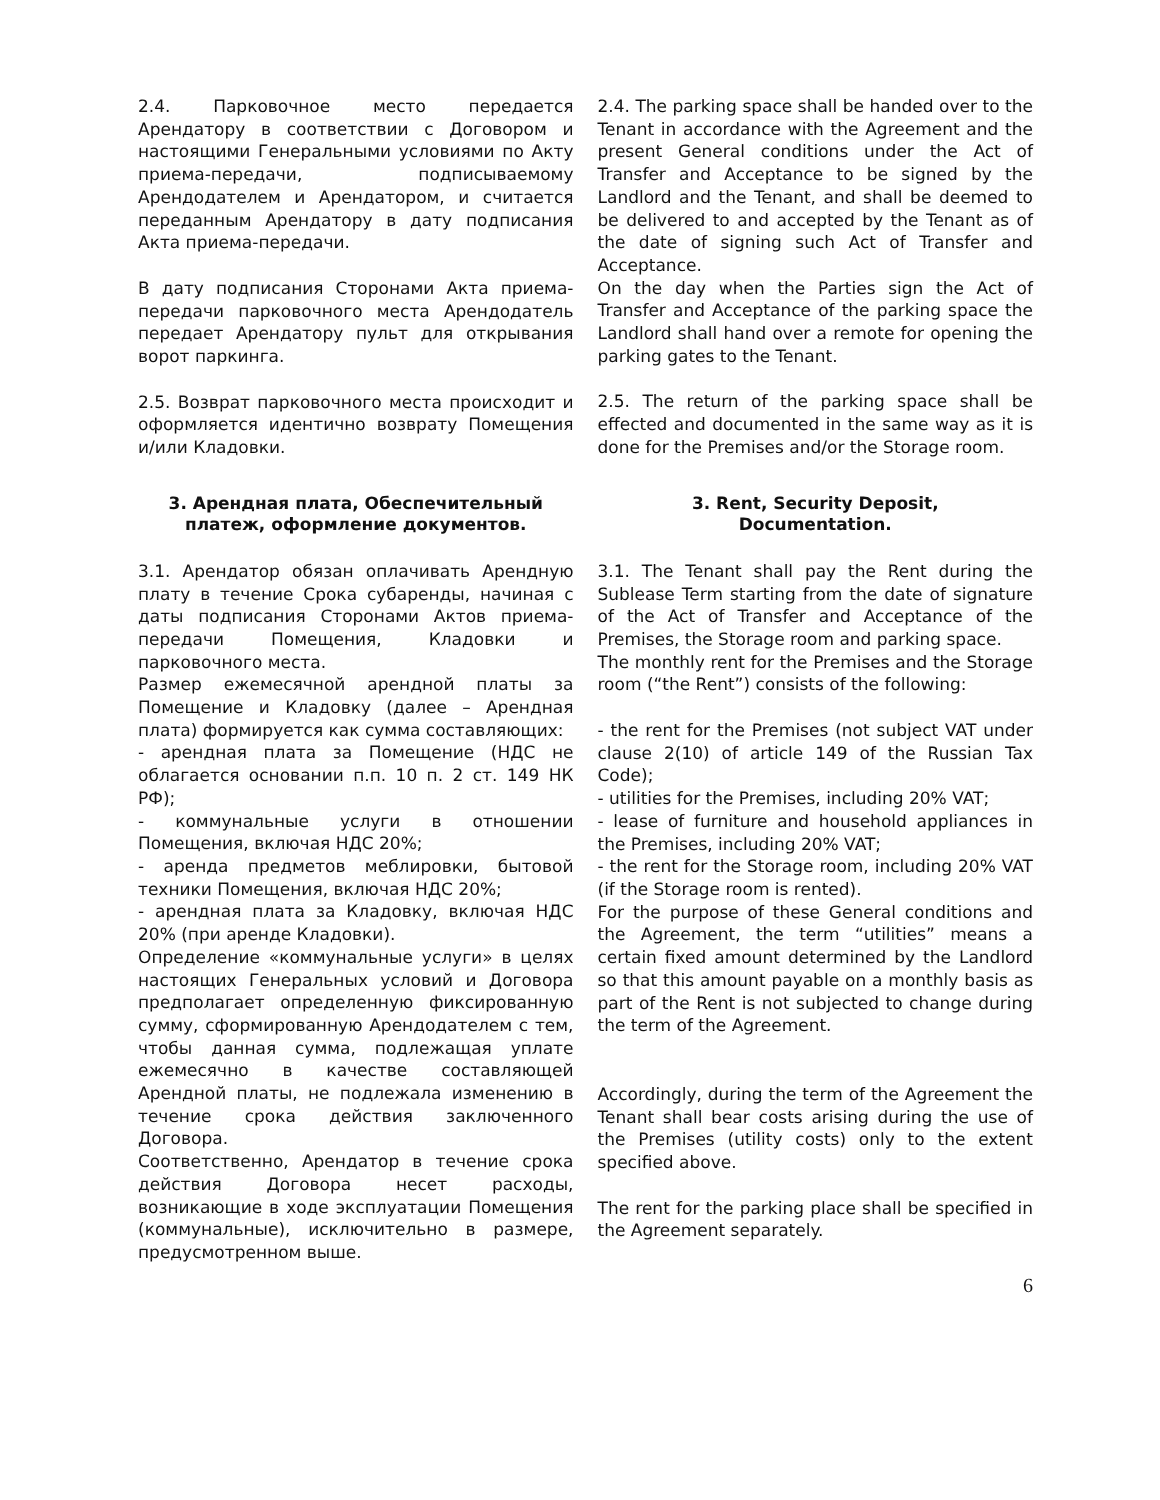2.4. Парковочное место передается Арендатору в соответствии с Договором и настоящими Генеральными условиями по Акту приема-передачи, подписываемому Арендодателем и Арендатором, и считается переданным Арендатору в дату подписания Акта приема-передачи.
В дату подписания Сторонами Акта приема-передачи парковочного места Арендодатель передает Арендатору пульт для открывания ворот паркинга.
2.5. Возврат парковочного места происходит и оформляется идентично возврату Помещения и/или Кладовки.
2.4. The parking space shall be handed over to the Tenant in accordance with the Agreement and the present General conditions under the Act of Transfer and Acceptance to be signed by the Landlord and the Tenant, and shall be deemed to be delivered to and accepted by the Tenant as of the date of signing such Act of Transfer and Acceptance.
On the day when the Parties sign the Act of Transfer and Acceptance of the parking space the Landlord shall hand over a remote for opening the parking gates to the Tenant.
2.5. The return of the parking space shall be effected and documented in the same way as it is done for the Premises and/or the Storage room.
3. Арендная плата, Обеспечительный платеж, оформление документов.
3. Rent, Security Deposit,
Documentation.
3.1. Арендатор обязан оплачивать Арендную плату в течение Срока субаренды, начиная с даты подписания Сторонами Актов приема-передачи Помещения, Кладовки и парковочного места.
Размер ежемесячной арендной платы за Помещение и Кладовку (далее – Арендная плата) формируется как сумма составляющих:
- арендная плата за Помещение (НДС не облагается основании п.п. 10 п. 2 ст. 149 НК РФ);
- коммунальные услуги в отношении Помещения, включая НДС 20%;
- аренда предметов меблировки, бытовой техники Помещения, включая НДС 20%;
- арендная плата за Кладовку, включая НДС 20% (при аренде Кладовки).
Определение «коммунальные услуги» в целях настоящих Генеральных условий и Договора предполагает определенную фиксированную сумму, сформированную Арендодателем с тем, чтобы данная сумма, подлежащая уплате ежемесячно в качестве составляющей Арендной платы, не подлежала изменению в течение срока действия заключенного Договора.
Соответственно, Арендатор в течение срока действия Договора несет расходы, возникающие в ходе эксплуатации Помещения (коммунальные), исключительно в размере, предусмотренном выше.
3.1. The Tenant shall pay the Rent during the Sublease Term starting from the date of signature of the Act of Transfer and Acceptance of the Premises, the Storage room and parking space.
The monthly rent for the Premises and the Storage room (“the Rent”) consists of the following:
- the rent for the Premises (not subject VAT under clause 2(10) of article 149 of the Russian Tax Code);
- utilities for the Premises, including 20% VAT;
- lease of furniture and household appliances in the Premises, including 20% VAT;
- the rent for the Storage room, including 20% VAT (if the Storage room is rented).
For the purpose of these General conditions and the Agreement, the term “utilities” means a certain fixed amount determined by the Landlord so that this amount payable on a monthly basis as part of the Rent is not subjected to change during the term of the Agreement.
Accordingly, during the term of the Agreement the Tenant shall bear costs arising during the use of the Premises (utility costs) only to the extent specified above.
The rent for the parking place shall be specified in the Agreement separately.
6